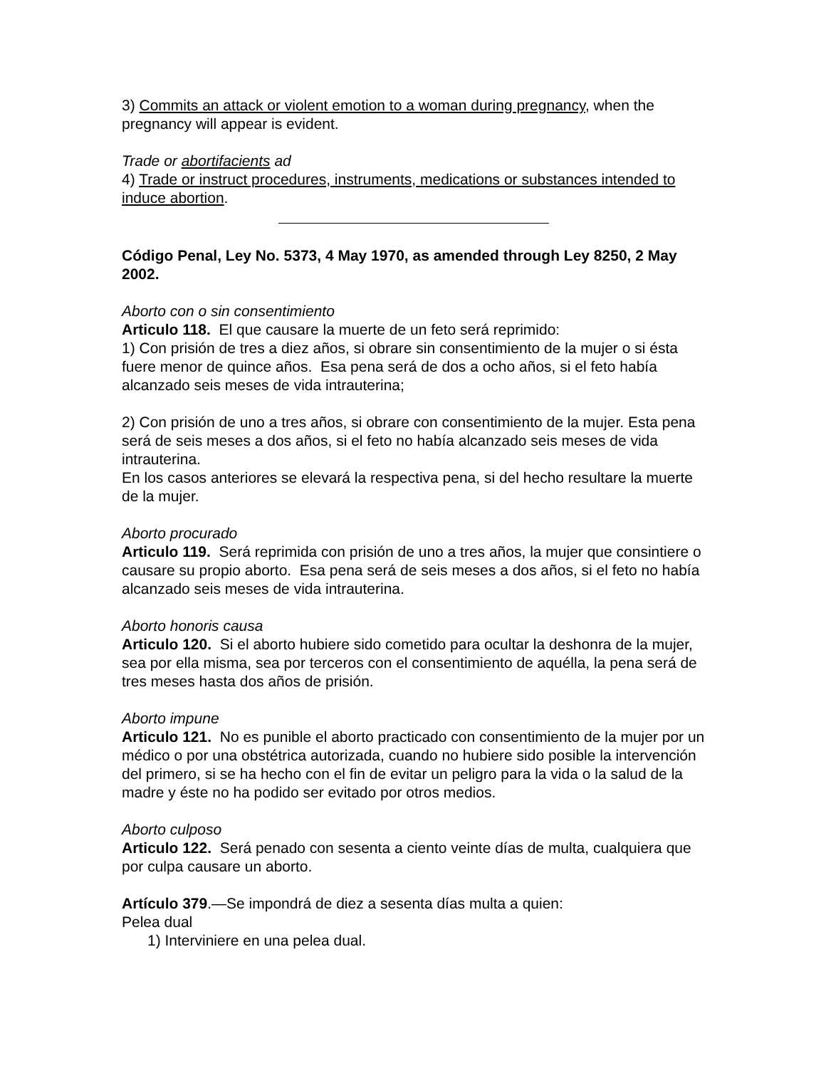3) Commits an attack or violent emotion to a woman during pregnancy, when the pregnancy will appear is evident.
Trade or abortifacients ad
4) Trade or instruct procedures, instruments, medications or substances intended to induce abortion.
Código Penal, Ley No. 5373, 4 May 1970, as amended through Ley 8250, 2 May 2002.
Aborto con o sin consentimiento
Articulo 118. El que causare la muerte de un feto será reprimido:
1) Con prisión de tres a diez años, si obrare sin consentimiento de la mujer o si ésta fuere menor de quince años. Esa pena será de dos a ocho años, si el feto había alcanzado seis meses de vida intrauterina;
2) Con prisión de uno a tres años, si obrare con consentimiento de la mujer. Esta pena será de seis meses a dos años, si el feto no había alcanzado seis meses de vida intrauterina.
En los casos anteriores se elevará la respectiva pena, si del hecho resultare la muerte de la mujer.
Aborto procurado
Articulo 119. Será reprimida con prisión de uno a tres años, la mujer que consintiere o causare su propio aborto. Esa pena será de seis meses a dos años, si el feto no había alcanzado seis meses de vida intrauterina.
Aborto honoris causa
Articulo 120. Si el aborto hubiere sido cometido para ocultar la deshonra de la mujer, sea por ella misma, sea por terceros con el consentimiento de aquélla, la pena será de tres meses hasta dos años de prisión.
Aborto impune
Articulo 121. No es punible el aborto practicado con consentimiento de la mujer por un médico o por una obstétrica autorizada, cuando no hubiere sido posible la intervención del primero, si se ha hecho con el fin de evitar un peligro para la vida o la salud de la madre y éste no ha podido ser evitado por otros medios.
Aborto culposo
Articulo 122. Será penado con sesenta a ciento veinte días de multa, cualquiera que por culpa causare un aborto.
Artículo 379.—Se impondrá de diez a sesenta días multa a quien:
Pelea dual
1) Interviniere en una pelea dual.